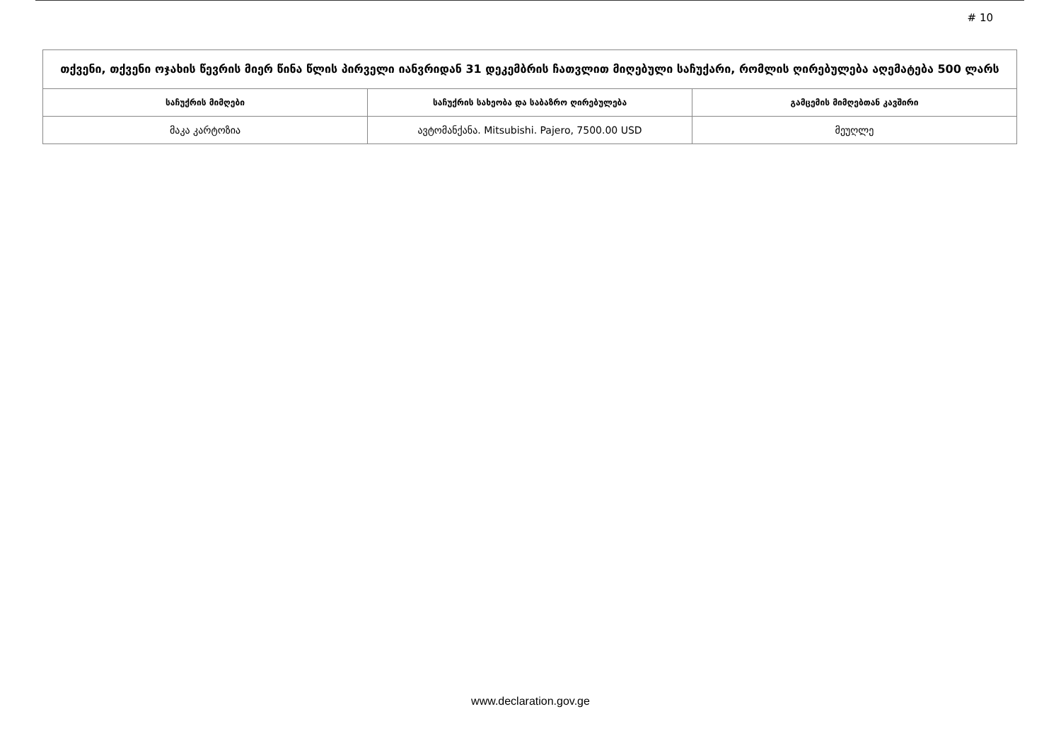# 10
| თქვენი, თქვენი ოჯახის წევრის მიერ წინა წლის პირველი იანვრიდან 31 დეკემბრის ჩათვლით მიღებული საჩუქარი, რომლის ღირებულება აღემატება 500 ლარს | | |
| საჩუქრის მიმღები | საჩუქრის სახეობა და საბაზრო ღირებულება | გამცემის მიმღებთან კავშირი |
| მაკა კარტოზია | ავტომანქანა. Mitsubishi. Pajero, 7500.00 USD | მეუღლე |
www.declaration.gov.ge